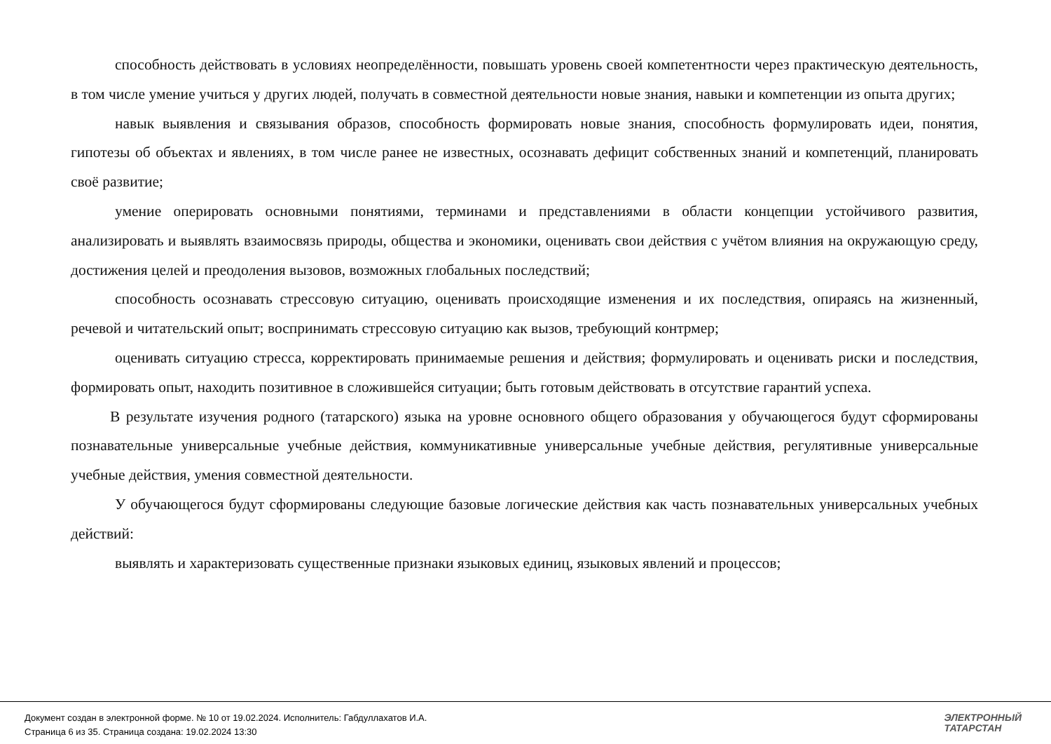способность действовать в условиях неопределённости, повышать уровень своей компетентности через практическую деятельность, в том числе умение учиться у других людей, получать в совместной деятельности новые знания, навыки и компетенции из опыта других;
навык выявления и связывания образов, способность формировать новые знания, способность формулировать идеи, понятия, гипотезы об объектах и явлениях, в том числе ранее не известных, осознавать дефицит собственных знаний и компетенций, планировать своё развитие;
умение оперировать основными понятиями, терминами и представлениями в области концепции устойчивого развития, анализировать и выявлять взаимосвязь природы, общества и экономики, оценивать свои действия с учётом влияния на окружающую среду, достижения целей и преодоления вызовов, возможных глобальных последствий;
способность осознавать стрессовую ситуацию, оценивать происходящие изменения и их последствия, опираясь на жизненный, речевой и читательский опыт; воспринимать стрессовую ситуацию как вызов, требующий контрмер;
оценивать ситуацию стресса, корректировать принимаемые решения и действия; формулировать и оценивать риски и последствия, формировать опыт, находить позитивное в сложившейся ситуации; быть готовым действовать в отсутствие гарантий успеха.
В результате изучения родного (татарского) языка на уровне основного общего образования у обучающегося будут сформированы познавательные универсальные учебные действия, коммуникативные универсальные учебные действия, регулятивные универсальные учебные действия, умения совместной деятельности.
У обучающегося будут сформированы следующие базовые логические действия как часть познавательных универсальных учебных действий:
выявлять и характеризовать существенные признаки языковых единиц, языковых явлений и процессов;
Документ создан в электронной форме. № 10 от 19.02.2024. Исполнитель: Габдуллахатов И.А.
Страница 6 из 35. Страница создана: 19.02.2024 13:30
ЭЛЕКТРОННЫЙ
ТАТАРСТАН